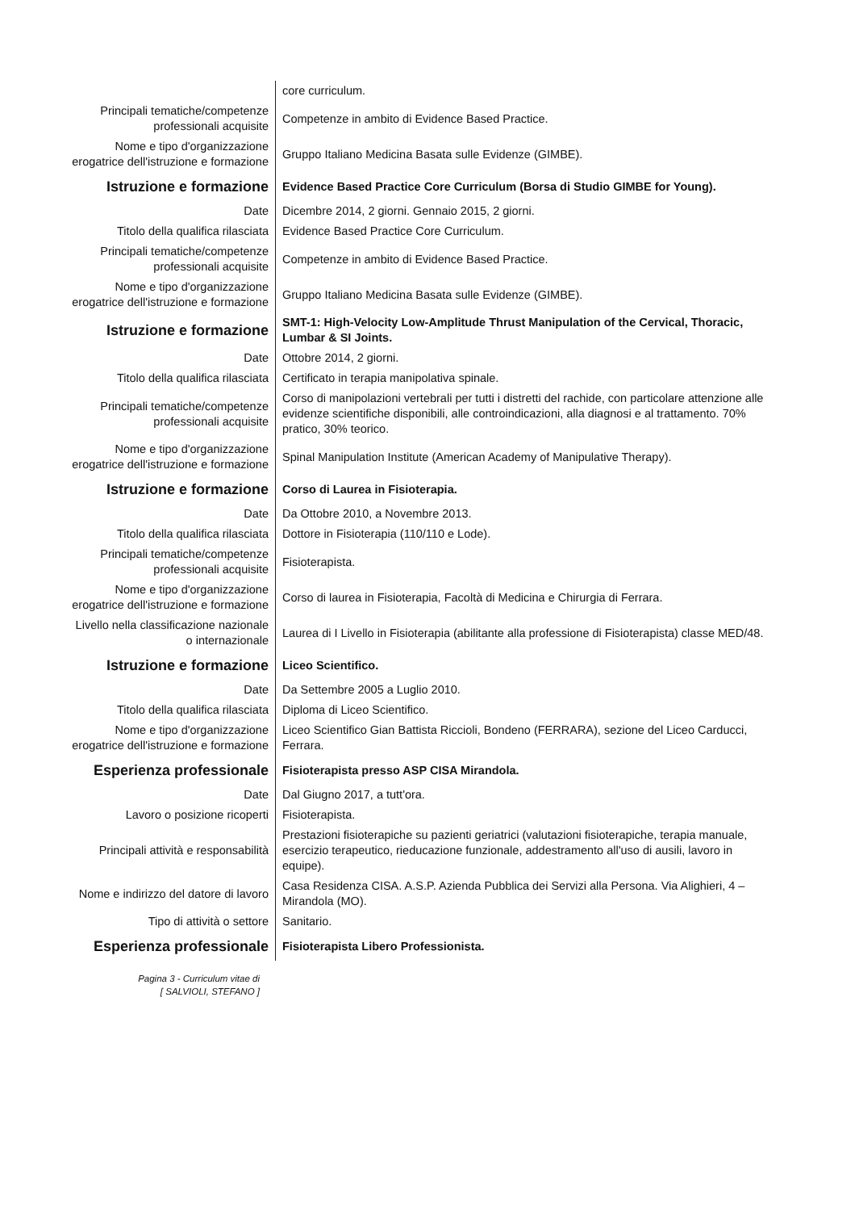| | core curriculum. |
| Principali tematiche/competenze professionali acquisite | Competenze in ambito di Evidence Based Practice. |
| Nome e tipo d'organizzazione erogatrice dell'istruzione e formazione | Gruppo Italiano Medicina Basata sulle Evidenze (GIMBE). |
| Istruzione e formazione | Evidence Based Practice Core Curriculum (Borsa di Studio GIMBE for Young). |
| Date | Dicembre 2014, 2 giorni. Gennaio 2015, 2 giorni. |
| Titolo della qualifica rilasciata | Evidence Based Practice Core Curriculum. |
| Principali tematiche/competenze professionali acquisite | Competenze in ambito di Evidence Based Practice. |
| Nome e tipo d'organizzazione erogatrice dell'istruzione e formazione | Gruppo Italiano Medicina Basata sulle Evidenze (GIMBE). |
| Istruzione e formazione | SMT-1: High-Velocity Low-Amplitude Thrust Manipulation of the Cervical, Thoracic, Lumbar & SI Joints. |
| Date | Ottobre 2014, 2 giorni. |
| Titolo della qualifica rilasciata | Certificato in terapia manipolativa spinale. |
| Principali tematiche/competenze professionali acquisite | Corso di manipolazioni vertebrali per tutti i distretti del rachide, con particolare attenzione alle evidenze scientifiche disponibili, alle controindicazioni, alla diagnosi e al trattamento. 70% pratico, 30% teorico. |
| Nome e tipo d'organizzazione erogatrice dell'istruzione e formazione | Spinal Manipulation Institute (American Academy of Manipulative Therapy). |
| Istruzione e formazione | Corso di Laurea in Fisioterapia. |
| Date | Da Ottobre 2010, a Novembre 2013. |
| Titolo della qualifica rilasciata | Dottore in Fisioterapia (110/110 e Lode). |
| Principali tematiche/competenze professionali acquisite | Fisioterapista. |
| Nome e tipo d'organizzazione erogatrice dell'istruzione e formazione | Corso di laurea in Fisioterapia, Facoltà di Medicina e Chirurgia di Ferrara. |
| Livello nella classificazione nazionale o internazionale | Laurea di I Livello in Fisioterapia (abilitante alla professione di Fisioterapista) classe MED/48. |
| Istruzione e formazione | Liceo Scientifico. |
| Date | Da Settembre 2005 a Luglio 2010. |
| Titolo della qualifica rilasciata | Diploma di Liceo Scientifico. |
| Nome e tipo d'organizzazione erogatrice dell'istruzione e formazione | Liceo Scientifico Gian Battista Riccioli, Bondeno (FERRARA), sezione del Liceo Carducci, Ferrara. |
| Esperienza professionale | Fisioterapista presso ASP CISA Mirandola. |
| Date | Dal Giugno 2017, a tutt'ora. |
| Lavoro o posizione ricoperti | Fisioterapista. |
| Principali attività e responsabilità | Prestazioni fisioterapiche su pazienti geriatrici (valutazioni fisioterapiche, terapia manuale, esercizio terapeutico, rieducazione funzionale, addestramento all'uso di ausili, lavoro in equipe). |
| Nome e indirizzo del datore di lavoro | Casa Residenza CISA. A.S.P. Azienda Pubblica dei Servizi alla Persona. Via Alighieri, 4 – Mirandola (MO). |
| Tipo di attività o settore | Sanitario. |
| Esperienza professionale | Fisioterapista Libero Professionista. |
Pagina 3 - Curriculum vitae di
[ SALVIOLI, STEFANO ]